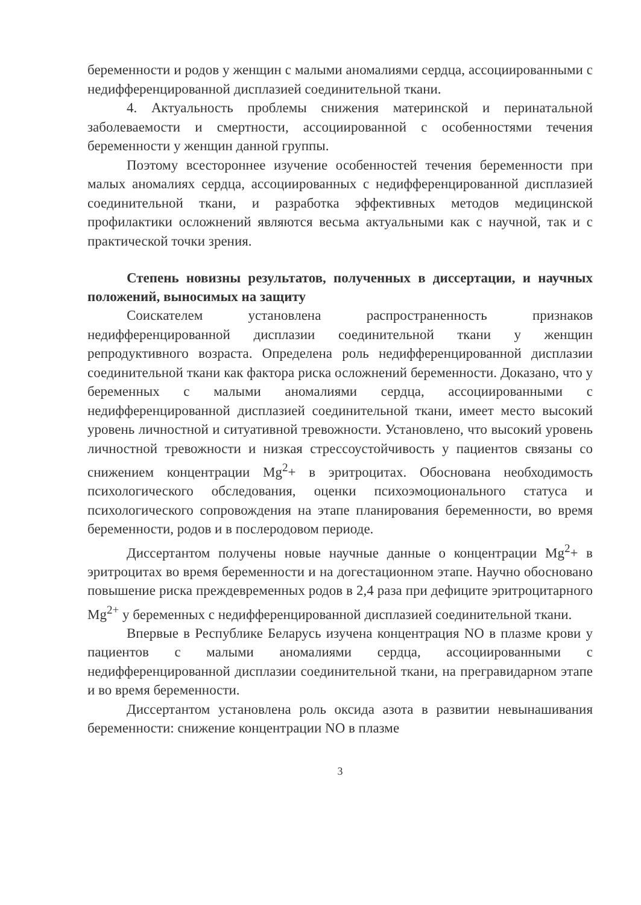беременности и родов у женщин с малыми аномалиями сердца, ассоциированными с недифференцированной дисплазией соединительной ткани.
4. Актуальность проблемы снижения материнской и перинатальной заболеваемости и смертности, ассоциированной с особенностями течения беременности у женщин данной группы.
Поэтому всестороннее изучение особенностей течения беременности при малых аномалиях сердца, ассоциированных с недифференцированной дисплазией соединительной ткани, и разработка эффективных методов медицинской профилактики осложнений являются весьма актуальными как с научной, так и с практической точки зрения.
Степень новизны результатов, полученных в диссертации, и научных положений, выносимых на защиту
Соискателем установлена распространенность признаков недифференцированной дисплазии соединительной ткани у женщин репродуктивного возраста. Определена роль недифференцированной дисплазии соединительной ткани как фактора риска осложнений беременности. Доказано, что у беременных с малыми аномалиями сердца, ассоциированными с недифференцированной дисплазией соединительной ткани, имеет место высокий уровень личностной и ситуативной тревожности. Установлено, что высокий уровень личностной тревожности и низкая стрессоустойчивость у пациентов связаны со снижением концентрации Mg<sup>2</sup>+ в эритроцитах. Обоснована необходимость психологического обследования, оценки психоэмоционального статуса и психологического сопровождения на этапе планирования беременности, во время беременности, родов и в послеродовом периоде.
Диссертантом получены новые научные данные о концентрации Mg<sup>2</sup>+ в эритроцитах во время беременности и на догестационном этапе. Научно обосновано повышение риска преждевременных родов в 2,4 раза при дефиците эритроцитарного Mg<sup>2+</sup> у беременных с недифференцированной дисплазией соединительной ткани.
Впервые в Республике Беларусь изучена концентрация NO в плазме крови у пациентов с малыми аномалиями сердца, ассоциированными с недифференцированной дисплазии соединительной ткани, на прегравидарном этапе и во время беременности.
Диссертантом установлена роль оксида азота в развитии невынашивания беременности: снижение концентрации NO в плазме
3